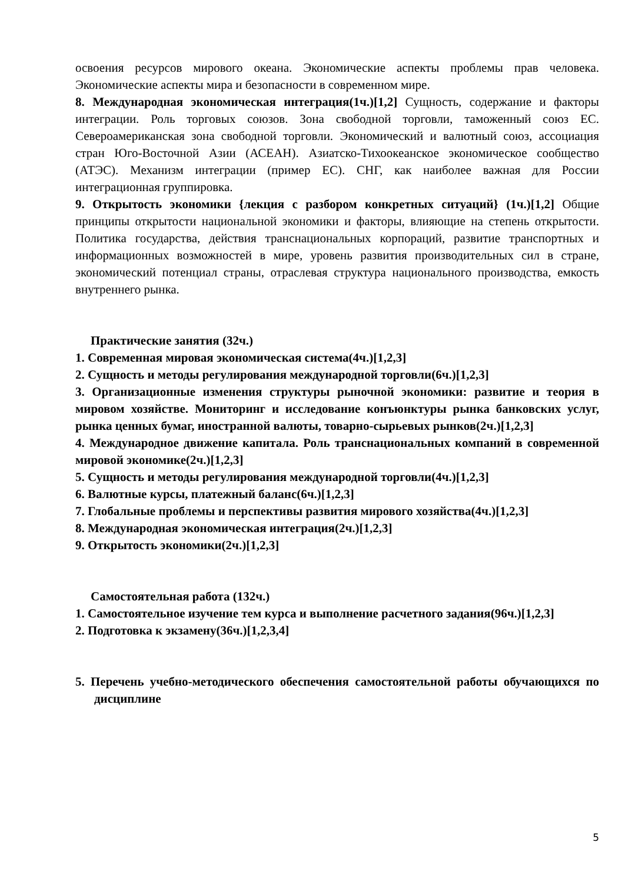освоения ресурсов мирового океана. Экономические аспекты проблемы прав человека. Экономические аспекты мира и безопасности в современном мире.
8. Международная экономическая интеграция(1ч.)[1,2] Сущность, содержание и факторы интеграции. Роль торговых союзов. Зона свободной торговли, таможенный союз ЕС. Североамериканская зона свободной торговли. Экономический и валютный союз, ассоциация стран Юго-Восточной Азии (АСЕАН). Азиатско-Тихоокеанское экономическое сообщество (АТЭС). Механизм интеграции (пример ЕС). СНГ, как наиболее важная для России интеграционная группировка.
9. Открытость экономики {лекция с разбором конкретных ситуаций} (1ч.)[1,2] Общие принципы открытости национальной экономики и факторы, влияющие на степень открытости. Политика государства, действия транснациональных корпораций, развитие транспортных и информационных возможностей в мире, уровень развития производительных сил в стране, экономический потенциал страны, отраслевая структура национального производства, емкость внутреннего рынка.
Практические занятия (32ч.)
1. Современная мировая экономическая система(4ч.)[1,2,3]
2. Сущность и методы регулирования международной торговли(6ч.)[1,2,3]
3. Организационные изменения структуры рыночной экономики: развитие и теория в мировом хозяйстве. Мониторинг и исследование конъюнктуры рынка банковских услуг, рынка ценных бумаг, иностранной валюты, товарно-сырьевых рынков(2ч.)[1,2,3]
4. Международное движение капитала. Роль транснациональных компаний в современной мировой экономике(2ч.)[1,2,3]
5. Сущность и методы регулирования международной торговли(4ч.)[1,2,3]
6. Валютные курсы, платежный баланс(6ч.)[1,2,3]
7. Глобальные проблемы и перспективы развития мирового хозяйства(4ч.)[1,2,3]
8. Международная экономическая интеграция(2ч.)[1,2,3]
9. Открытость экономики(2ч.)[1,2,3]
Самостоятельная работа (132ч.)
1. Самостоятельное изучение тем курса и выполнение расчетного задания(96ч.)[1,2,3]
2. Подготовка к экзамену(36ч.)[1,2,3,4]
5. Перечень учебно-методического обеспечения самостоятельной работы обучающихся по дисциплине
5